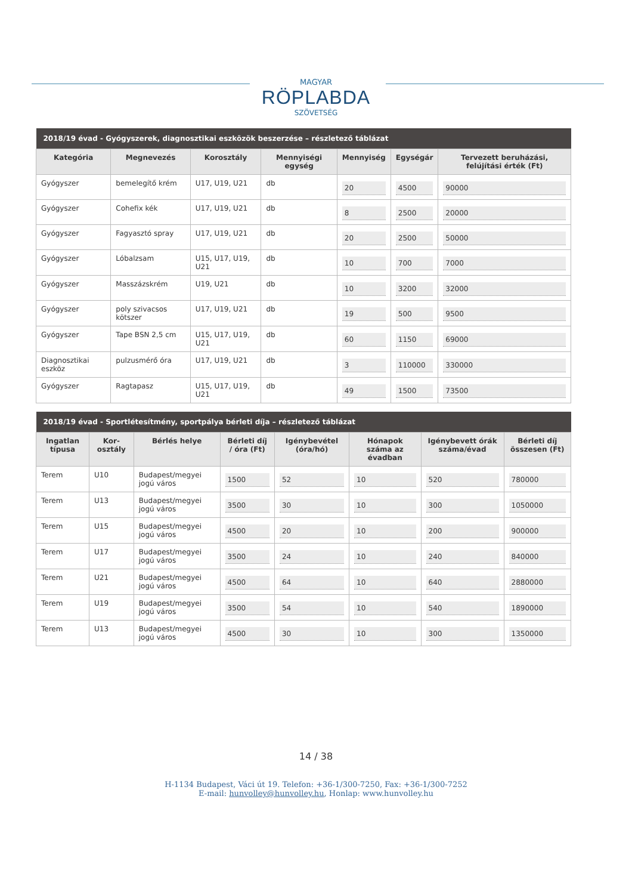MAGYAR
RÖPLABDA
SZÖVETSÉG
| 2018/19 évad - Gyógyszerek, diagnosztikai eszközök beszerzése – részletező táblázat | | | | | | |
| --- | --- | --- | --- | --- | --- | --- |
| Kategória | Megnevezés | Korosztály | Mennyiségi egység | Mennyiség | Egységár | Tervezett beruházási, felújítási érték (Ft) |
| Gyógyszer | bemelegítő krém | U17, U19, U21 | db | 20 | 4500 | 90000 |
| Gyógyszer | Cohefix kék | U17, U19, U21 | db | 8 | 2500 | 20000 |
| Gyógyszer | Fagyasztó spray | U17, U19, U21 | db | 20 | 2500 | 50000 |
| Gyógyszer | Lóbalzsam | U15, U17, U19, U21 | db | 10 | 700 | 7000 |
| Gyógyszer | Masszázskrém | U19, U21 | db | 10 | 3200 | 32000 |
| Gyógyszer | poly szivacsos kötszer | U17, U19, U21 | db | 19 | 500 | 9500 |
| Gyógyszer | Tape BSN 2,5 cm | U15, U17, U19, U21 | db | 60 | 1150 | 69000 |
| Diagnosztikai eszköz | pulzusmérő óra | U17, U19, U21 | db | 3 | 110000 | 330000 |
| Gyógyszer | Ragtapasz | U15, U17, U19, U21 | db | 49 | 1500 | 73500 |
| 2018/19 évad - Sportlétesítmény, sportpálya bérleti díja – részletező táblázat | | | | | | | |
| --- | --- | --- | --- | --- | --- | --- | --- |
| Ingatlan típusa | Kor-osztály | Bérlés helye | Bérleti díj / óra (Ft) | Igénybevétel (óra/hó) | Hónapok száma az évadban | Igénybevett órák száma/évad | Bérleti díj összesen (Ft) |
| Terem | U10 | Budapest/megyei jogú város | 1500 | 52 | 10 | 520 | 780000 |
| Terem | U13 | Budapest/megyei jogú város | 3500 | 30 | 10 | 300 | 1050000 |
| Terem | U15 | Budapest/megyei jogú város | 4500 | 20 | 10 | 200 | 900000 |
| Terem | U17 | Budapest/megyei jogú város | 3500 | 24 | 10 | 240 | 840000 |
| Terem | U21 | Budapest/megyei jogú város | 4500 | 64 | 10 | 640 | 2880000 |
| Terem | U19 | Budapest/megyei jogú város | 3500 | 54 | 10 | 540 | 1890000 |
| Terem | U13 | Budapest/megyei jogú város | 4500 | 30 | 10 | 300 | 1350000 |
14 / 38
H-1134 Budapest, Váci út 19. Telefon: +36-1/300-7250, Fax: +36-1/300-7252
E-mail: hunvolley@hunvolley.hu, Honlap: www.hunvolley.hu